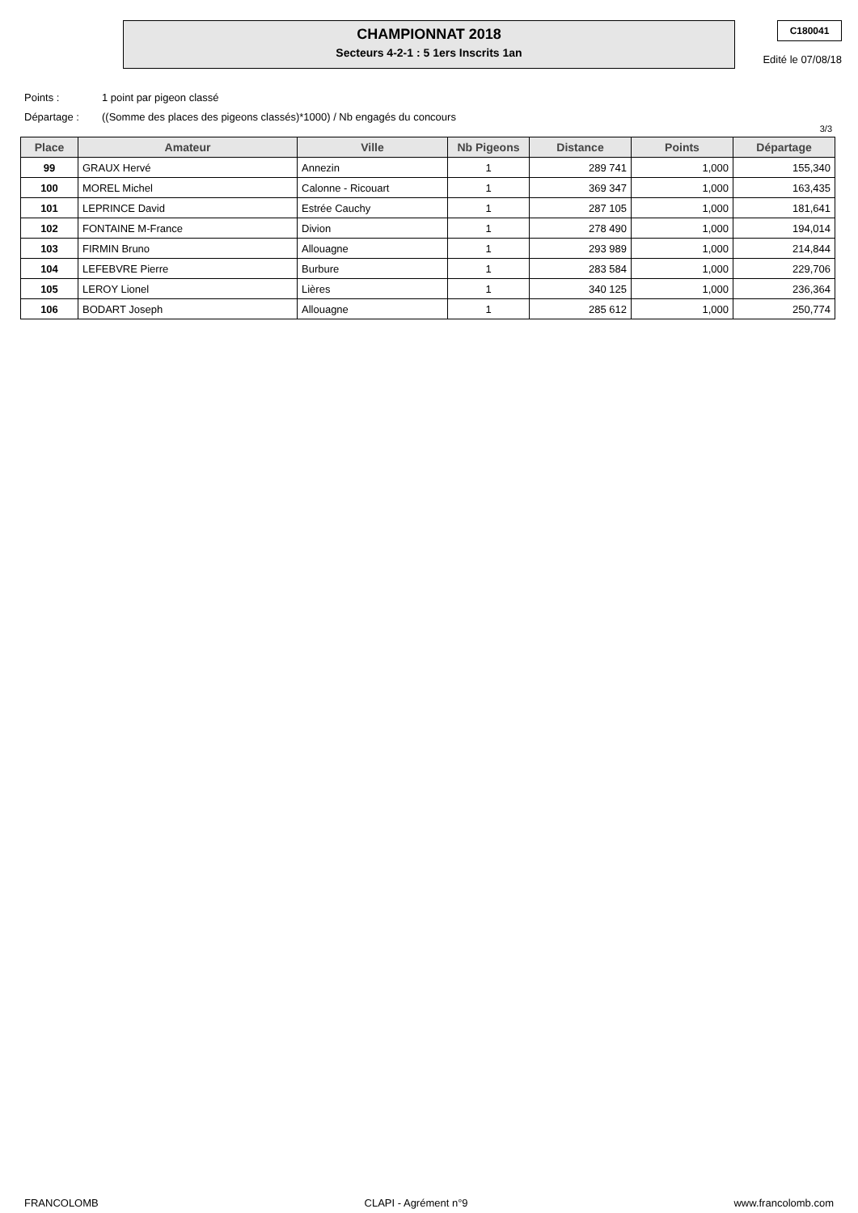CHAMPIONNAT 2018
Secteurs 4-2-1 : 5 1ers Inscrits 1an
C180041
Edité le 07/08/18
Points : 1 point par pigeon classé
Départage : ((Somme des places des pigeons classés)*1000) / Nb engagés du concours
3/3
| Place | Amateur | Ville | Nb Pigeons | Distance | Points | Départage |
| --- | --- | --- | --- | --- | --- | --- |
| 99 | GRAUX Hervé | Annezin | 1 | 289 741 | 1,000 | 155,340 |
| 100 | MOREL Michel | Calonne - Ricouart | 1 | 369 347 | 1,000 | 163,435 |
| 101 | LEPRINCE David | Estrée Cauchy | 1 | 287 105 | 1,000 | 181,641 |
| 102 | FONTAINE M-France | Divion | 1 | 278 490 | 1,000 | 194,014 |
| 103 | FIRMIN Bruno | Allouagne | 1 | 293 989 | 1,000 | 214,844 |
| 104 | LEFEBVRE Pierre | Burbure | 1 | 283 584 | 1,000 | 229,706 |
| 105 | LEROY Lionel | Lières | 1 | 340 125 | 1,000 | 236,364 |
| 106 | BODART Joseph | Allouagne | 1 | 285 612 | 1,000 | 250,774 |
FRANCOLOMB CLAPI - Agrément n°9 www.francolomb.com